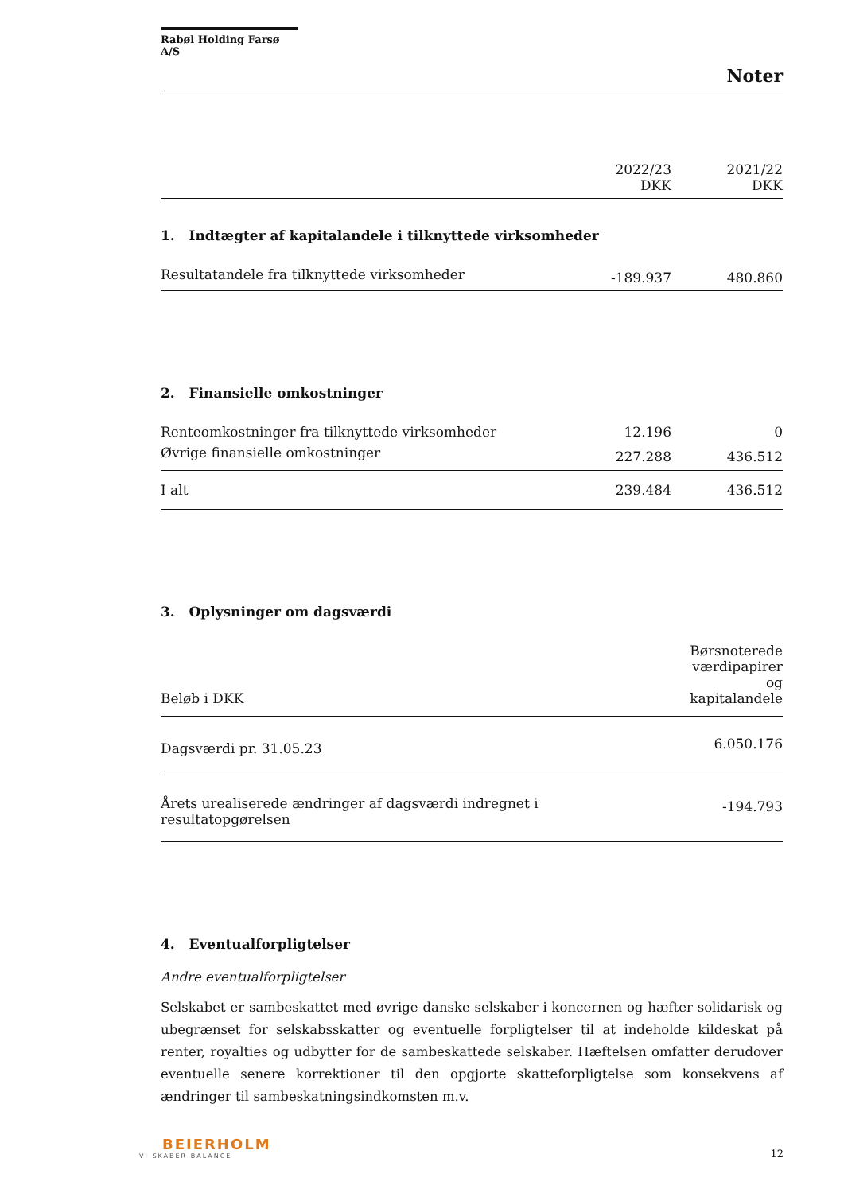Rabøl Holding Farsø A/S
Noter
| | 2022/23 DKK | 2021/22 DKK |
| --- | --- | --- |
1. Indtægter af kapitalandele i tilknyttede virksomheder
| Resultatandele fra tilknyttede virksomheder | -189.937 | 480.860 |
2. Finansielle omkostninger
| Renteomkostninger fra tilknyttede virksomheder | 12.196 | 0 |
| Øvrige finansielle omkostninger | 227.288 | 436.512 |
| I alt | 239.484 | 436.512 |
3. Oplysninger om dagsværdi
| Beløb i DKK | Børsnoterede værdipapirer og kapitalandele |
| Dagsværdi pr. 31.05.23 | 6.050.176 |
| Årets urealiserede ændringer af dagsværdi indregnet i resultatopgørelsen | -194.793 |
4. Eventualforpligtelser
Andre eventualforpligtelser
Selskabet er sambeskattet med øvrige danske selskaber i koncernen og hæfter solidarisk og ubegrænset for selskabsskatter og eventuelle forpligtelser til at indeholde kildeskat på renter, royalties og udbytter for de sambeskattede selskaber. Hæftelsen omfatter derudover eventuelle senere korrektioner til den opgjorte skatteforpligtelse som konsekvens af ændringer til sambeskatningsindkomsten m.v.
BEIERHOLM
VI SKABER BALANCE
12